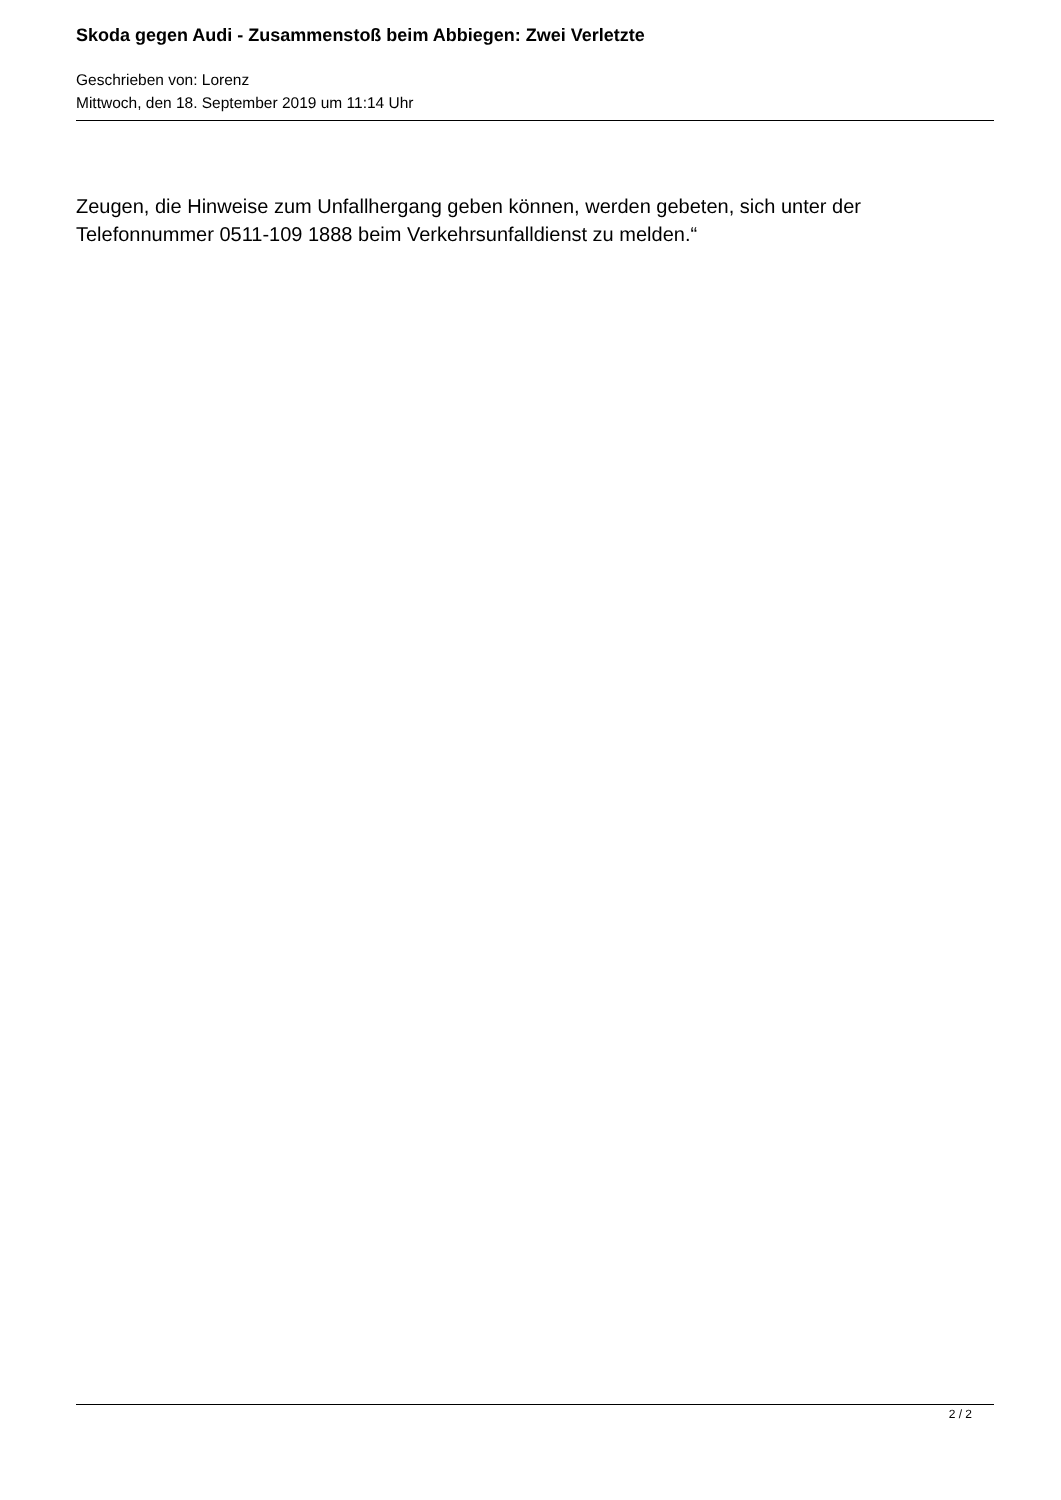Skoda gegen Audi - Zusammenstoß beim Abbiegen: Zwei Verletzte
Geschrieben von: Lorenz
Mittwoch, den 18. September 2019 um 11:14 Uhr
Zeugen, die Hinweise zum Unfallhergang geben können, werden gebeten, sich unter der Telefonnummer 0511-109 1888 beim Verkehrsunfalldienst zu melden.“
2 / 2